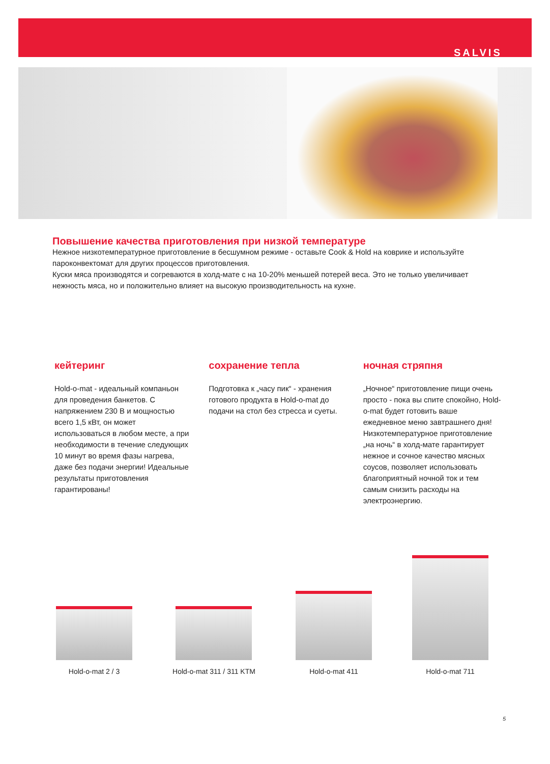SALVIS
Повышение качества приготовления при низкой температуре
Нежное низкотемпературное приготовление в бесшумном режиме - оставьте Cook & Hold на коврике и используйте пароконвектомат для других процессов приготовления.
Куски мяса производятся и согреваются в холд-мате с на 10-20% меньшей потерей веса. Это не только увеличивает нежность мяса, но и положительно влияет на высокую производительность на кухне.
кейтеринг
Hold-o-mat - идеальный компаньон для проведения банкетов. С напряжением 230 В и мощностью всего 1,5 кВт, он может использоваться в любом месте, а при необходимости в течение следующих 10 минут во время фазы нагрева, даже без подачи энергии! Идеальные результаты приготовления гарантированы!
сохранение тепла
Подготовка к „часу пик“ - хранения готового продукта в Hold-o-mat до подачи на стол без стресса и суеты.
ночная стряпня
„Ночное“ приготовление пищи очень просто - пока вы спите спокойно, Hold-o-mat будет готовить ваше ежедневное меню завтрашнего дня! Низкотемпературное приготовление „на ночь“ в холд-мате гарантирует нежное и сочное качество мясных соусов, позволяет использовать благоприятный ночной ток и тем самым снизить расходы на электроэнергию.
Hold-o-mat 2 / 3
Hold-o-mat 311 / 311 KTM
Hold-o-mat 411
Hold-o-mat 711
5